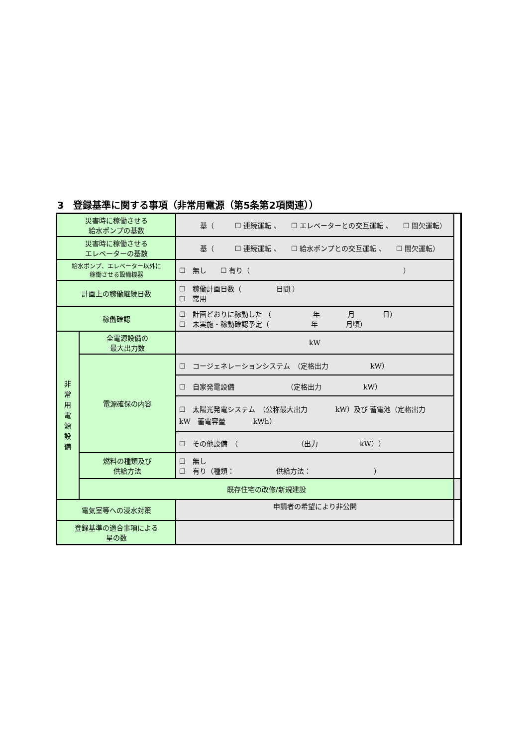3　登録基準に関する事項（非常用電源（第5条第2項関連））
| 災害時に稼働させる 給水ポンプの基数 | | 基（ ☐ 連続運転 、 ☐ エレベーターとの交互運転 、 ☐ 間欠運転） | |
| 災害時に稼働させる エレベーターの基数 | | 基（ ☐ 連続運転 、 ☐ 給水ポンプとの交互運転 、 ☐ 間欠運転） | |
| 給水ポンプ、エレベーター以外に 稼働させる設備機器 | | ☐ 無し ☐ 有り（ ） | |
| 計画上の稼働継続日数 | | ☐ 稼働計画日数（ 日間 ） ☐ 常用 | |
| 稼働確認 | | ☐ 計画どおりに稼動した （ 年 月 日） ☐ 未実施・稼動確認予定（ 年 月頃） | |
| 非 常 用 電 源 設 備 | 全電源設備の 最大出力数 | kW | |
| | 電源確保の内容 | ☐ コージェネレーションシステム （定格出力 kW） | |
| | | ☐ 自家発電設備 （定格出力 kW） | |
| | | ☐ 太陽光発電システム （公称最大出力 kW）及び 蓄電池（定格出力 kW 蓄電容量 kWh） | |
| | | ☐ その他設備 （ （出力 kW）） | |
| | 燃料の種類及び 供給方法 | ☐ 無し ☐ 有り（種類： 供給方法： ） | |
| | 既存住宅の改修/新規建設 | | |
| 電気室等への浸水対策 | | 申請者の希望により非公開 | |
| 登録基準の適合事項による 星の数 | | | |